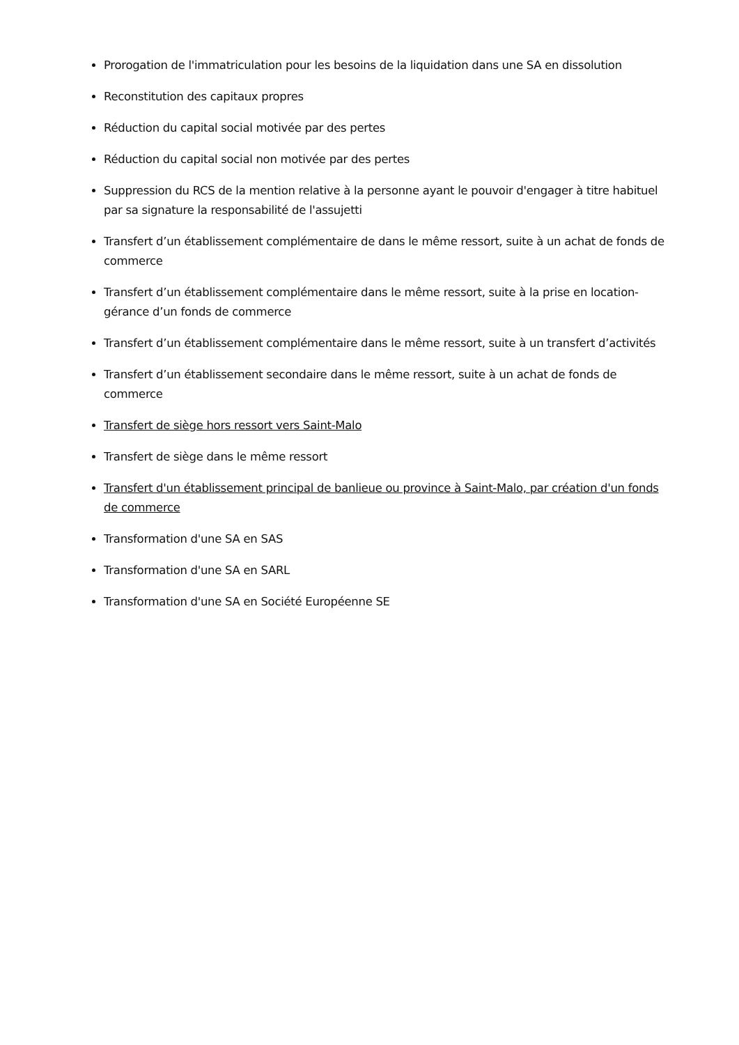Prorogation de l'immatriculation pour les besoins de la liquidation dans une SA en dissolution
Reconstitution des capitaux propres
Réduction du capital social motivée par des pertes
Réduction du capital social non motivée par des pertes
Suppression du RCS de la mention relative à la personne ayant le pouvoir d'engager à titre habituel par sa signature la responsabilité de l'assujetti
Transfert d’un établissement complémentaire de dans le même ressort, suite à un achat de fonds de commerce
Transfert d’un établissement complémentaire dans le même ressort, suite à la prise en location-gérance d’un fonds de commerce
Transfert d’un établissement complémentaire dans le même ressort, suite à un transfert d’activités
Transfert d’un établissement secondaire dans le même ressort, suite à un achat de fonds de commerce
Transfert de siège hors ressort vers Saint-Malo
Transfert de siège dans le même ressort
Transfert d'un établissement principal de banlieue ou province à Saint-Malo, par création d'un fonds de commerce
Transformation d'une SA en SAS
Transformation d'une SA en SARL
Transformation d'une SA en Société Européenne SE